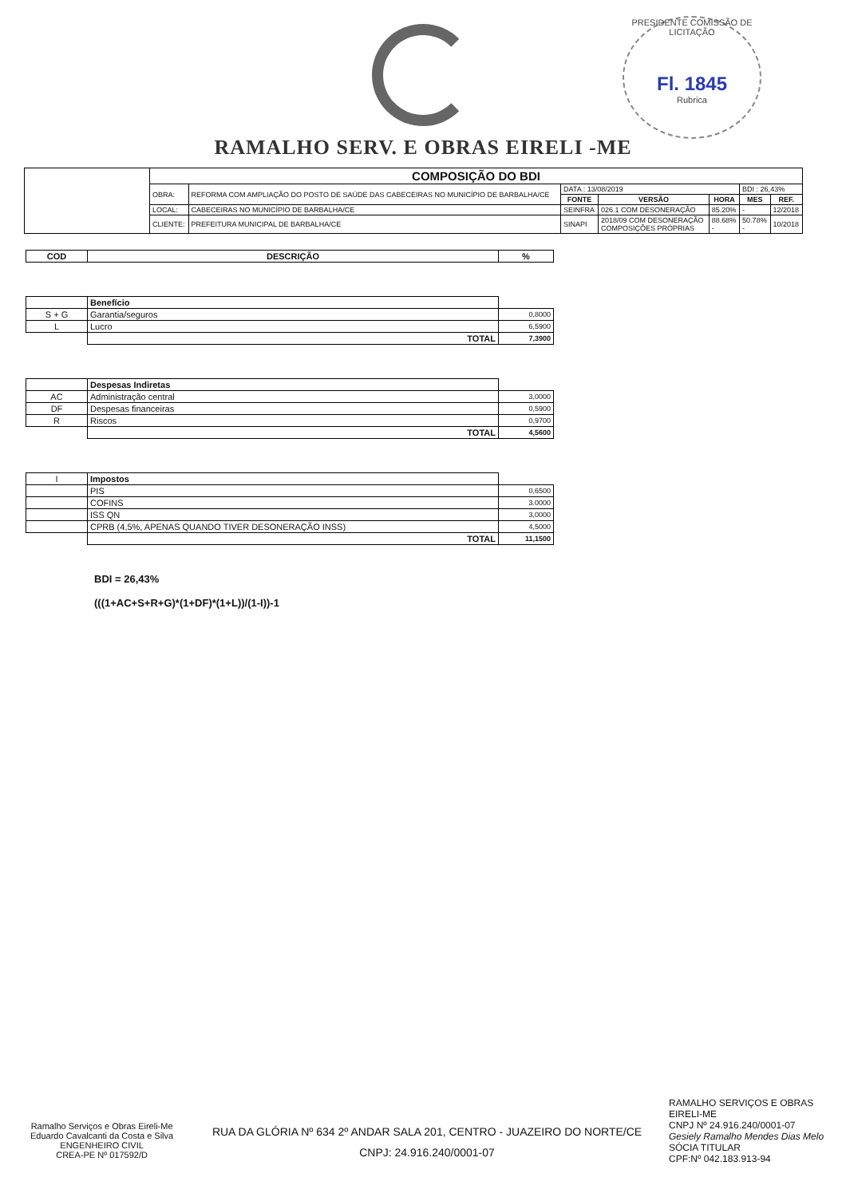RAMALHO SERV. E OBRAS EIRELI -ME
PRESIDENTE COMISSÃO DE LICITAÇÃO
Fl. 1845
Rubrica
| | COMPOSIÇÃO DO BDI | | | | | | |
| | OBRA: | REFORMA COM AMPLIAÇÃO DO POSTO DE SAÚDE DAS CABECEIRAS NO MUNICÍPIO DE BARBALHA/CE | DATA : 13/08/2019 | | | BDI : 26,43% | |
| | | | FONTE | VERSÃO | HORA | MES | REF. |
| | LOCAL: | CABECEIRAS NO MUNICÍPIO DE BARBALHA/CE | SEINFRA | 026.1 COM DESONERAÇÃO | 85.20% | - | 12/2018 |
| | CLIENTE: | PREFEITURA MUNICIPAL DE BARBALHA/CE | SINAPI | 2018/09 COM DESONERAÇÃO COMPOSIÇÕES PRÓPRIAS | 88.68% - | 50.78% - | 10/2018 |
| COD | DESCRIÇÃO | % |
| --- | --- | --- |
| | Benefício | |
| S + G | Garantia/seguros | 0,8000 |
| L | Lucro | 6,5900 |
| | TOTAL | 7,3900 |
| | Despesas Indiretas | |
| AC | Administração central | 3,0000 |
| DF | Despesas financeiras | 0,5900 |
| R | Riscos | 0,9700 |
| | TOTAL | 4,5600 |
| I | Impostos | |
| | PIS | 0,6500 |
| | COFINS | 3.0000 |
| | ISS QN | 3,0000 |
| | CPRB (4,5%, APENAS QUANDO TIVER DESONERAÇÃO INSS) | 4,5000 |
| | TOTAL | 11,1500 |
BDI = 26,43%
(((1+AC+S+R+G)*(1+DF)*(1+L))/(1-I))-1
Ramalho Serviços e Obras Eireli-Me
Eduardo Cavalcanti da Costa e Silva
ENGENHEIRO CIVIL
CREA-PE Nº 017592/D
RUA DA GLÓRIA Nº 634 2º ANDAR SALA 201, CENTRO - JUAZEIRO DO NORTE/CE
CNPJ: 24.916.240/0001-07
RAMALHO SERVIÇOS E OBRAS EIRELI-ME
CNPJ Nº 24.916.240/0001-07
Gesiely Ramalho Mendes Dias Melo
SÓCIA TITULAR
CPF:Nº 042.183.913-94